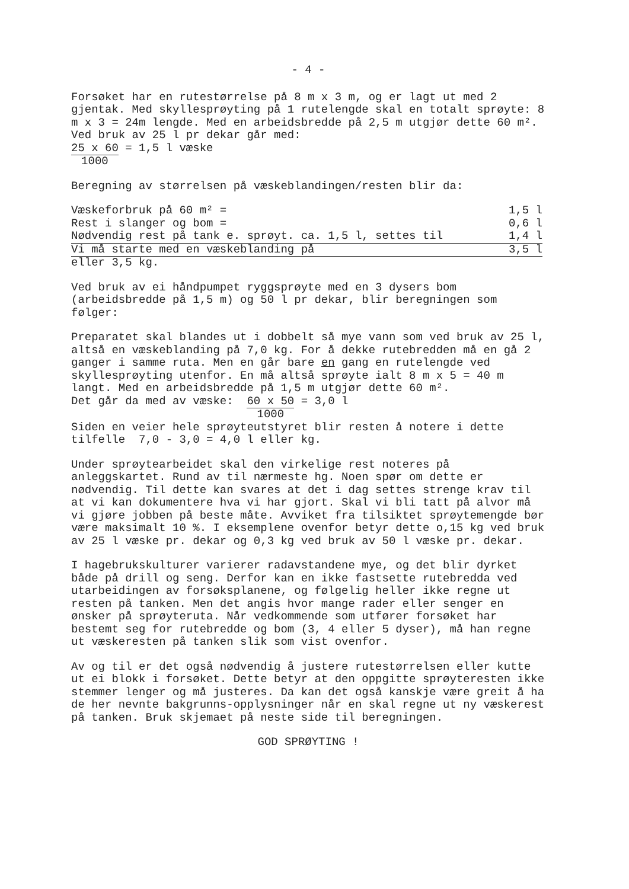- 4 -
Forsøket har en rutestørrelse på 8 m x 3 m, og er lagt ut med 2 gjentak. Med skyllesprøyting på 1 rutelengde skal en totalt sprøyte: 8 m x 3 = 24m lengde. Med en arbeidsbredde på 2,5 m utgjør dette 60 m². Ved bruk av 25 l pr dekar går med:
25 x 60 1000 = 1,5 l væske
Beregning av størrelsen på væskeblandingen/resten blir da:
| Væskeforbruk på 60 m² = | 1,5 l |
| Rest i slanger og bom = | 0,6 l |
| Nødvendig rest på tank e. sprøyt. ca. 1,5 l, settes til | 1,4 l |
| Vi må starte med en væskeblanding på | 3,5 l |
| eller 3,5 kg. | |
Ved bruk av ei håndpumpet ryggsprøyte med en 3 dysers bom (arbeidsbredde på 1,5 m) og 50 l pr dekar, blir beregningen som følger:
Preparatet skal blandes ut i dobbelt så mye vann som ved bruk av 25 l, altså en væskeblanding på 7,0 kg. For å dekke rutebredden må en gå 2 ganger i samme ruta. Men en går bare en gang en rutelengde ved skyllesprøyting utenfor. En må altså sprøyte ialt 8 m x 5 = 40 m langt. Med en arbeidsbredde på 1,5 m utgjør dette 60 m².
Det går da med av væske: 60 x 50 1000 = 3,0 l
Siden en veier hele sprøyteutstyret blir resten å notere i dette tilfelle 7,0 - 3,0 = 4,0 l eller kg.
Under sprøytearbeidet skal den virkelige rest noteres på anleggskartet. Rund av til nærmeste hg. Noen spør om dette er nødvendig. Til dette kan svares at det i dag settes strenge krav til at vi kan dokumentere hva vi har gjort. Skal vi bli tatt på alvor må vi gjøre jobben på beste måte. Avviket fra tilsiktet sprøytemengde bør være maksimalt 10 %. I eksemplene ovenfor betyr dette o,15 kg ved bruk av 25 l væske pr. dekar og 0,3 kg ved bruk av 50 l væske pr. dekar.
I hagebrukskulturer varierer radavstandene mye, og det blir dyrket både på drill og seng. Derfor kan en ikke fastsette rutebredda ved utarbeidingen av forsøksplanene, og følgelig heller ikke regne ut resten på tanken. Men det angis hvor mange rader eller senger en ønsker på sprøyteruta. Når vedkommende som utfører forsøket har bestemt seg for rutebredde og bom (3, 4 eller 5 dyser), må han regne ut væskeresten på tanken slik som vist ovenfor.
Av og til er det også nødvendig å justere rutestørrelsen eller kutte ut ei blokk i forsøket. Dette betyr at den oppgitte sprøyteresten ikke stemmer lenger og må justeres. Da kan det også kanskje være greit å ha de her nevnte bakgrunns-opplysninger når en skal regne ut ny væskerest på tanken. Bruk skjemaet på neste side til beregningen.
GOD SPRØYTING !